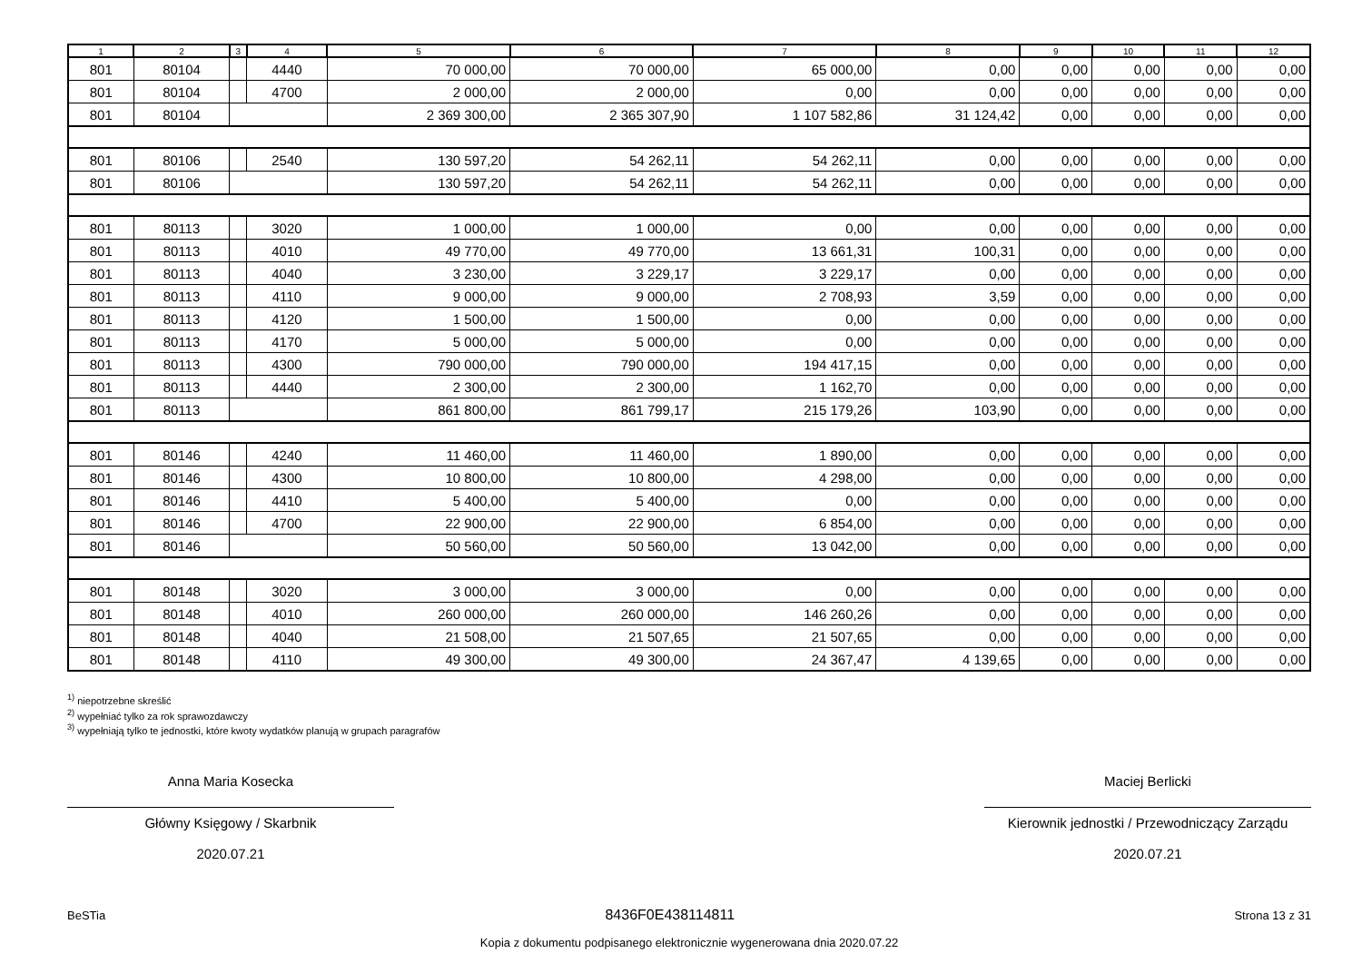| 1 | 2 | 3 | 4 | 5 | 6 | 7 | 8 | 9 | 10 | 11 | 12 |
| --- | --- | --- | --- | --- | --- | --- | --- | --- | --- | --- | --- |
| 801 | 80104 | | 4440 | 70 000,00 | 70 000,00 | 65 000,00 | 0,00 | 0,00 | 0,00 | 0,00 | 0,00 |
| 801 | 80104 | | 4700 | 2 000,00 | 2 000,00 | 0,00 | 0,00 | 0,00 | 0,00 | 0,00 | 0,00 |
| 801 | 80104 | | | 2 369 300,00 | 2 365 307,90 | 1 107 582,86 | 31 124,42 | 0,00 | 0,00 | 0,00 | 0,00 |
| 801 | 80106 | | 2540 | 130 597,20 | 54 262,11 | 54 262,11 | 0,00 | 0,00 | 0,00 | 0,00 | 0,00 |
| 801 | 80106 | | | 130 597,20 | 54 262,11 | 54 262,11 | 0,00 | 0,00 | 0,00 | 0,00 | 0,00 |
| 801 | 80113 | | 3020 | 1 000,00 | 1 000,00 | 0,00 | 0,00 | 0,00 | 0,00 | 0,00 | 0,00 |
| 801 | 80113 | | 4010 | 49 770,00 | 49 770,00 | 13 661,31 | 100,31 | 0,00 | 0,00 | 0,00 | 0,00 |
| 801 | 80113 | | 4040 | 3 230,00 | 3 229,17 | 3 229,17 | 0,00 | 0,00 | 0,00 | 0,00 | 0,00 |
| 801 | 80113 | | 4110 | 9 000,00 | 9 000,00 | 2 708,93 | 3,59 | 0,00 | 0,00 | 0,00 | 0,00 |
| 801 | 80113 | | 4120 | 1 500,00 | 1 500,00 | 0,00 | 0,00 | 0,00 | 0,00 | 0,00 | 0,00 |
| 801 | 80113 | | 4170 | 5 000,00 | 5 000,00 | 0,00 | 0,00 | 0,00 | 0,00 | 0,00 | 0,00 |
| 801 | 80113 | | 4300 | 790 000,00 | 790 000,00 | 194 417,15 | 0,00 | 0,00 | 0,00 | 0,00 | 0,00 |
| 801 | 80113 | | 4440 | 2 300,00 | 2 300,00 | 1 162,70 | 0,00 | 0,00 | 0,00 | 0,00 | 0,00 |
| 801 | 80113 | | | 861 800,00 | 861 799,17 | 215 179,26 | 103,90 | 0,00 | 0,00 | 0,00 | 0,00 |
| 801 | 80146 | | 4240 | 11 460,00 | 11 460,00 | 1 890,00 | 0,00 | 0,00 | 0,00 | 0,00 | 0,00 |
| 801 | 80146 | | 4300 | 10 800,00 | 10 800,00 | 4 298,00 | 0,00 | 0,00 | 0,00 | 0,00 | 0,00 |
| 801 | 80146 | | 4410 | 5 400,00 | 5 400,00 | 0,00 | 0,00 | 0,00 | 0,00 | 0,00 | 0,00 |
| 801 | 80146 | | 4700 | 22 900,00 | 22 900,00 | 6 854,00 | 0,00 | 0,00 | 0,00 | 0,00 | 0,00 |
| 801 | 80146 | | | 50 560,00 | 50 560,00 | 13 042,00 | 0,00 | 0,00 | 0,00 | 0,00 | 0,00 |
| 801 | 80148 | | 3020 | 3 000,00 | 3 000,00 | 0,00 | 0,00 | 0,00 | 0,00 | 0,00 | 0,00 |
| 801 | 80148 | | 4010 | 260 000,00 | 260 000,00 | 146 260,26 | 0,00 | 0,00 | 0,00 | 0,00 | 0,00 |
| 801 | 80148 | | 4040 | 21 508,00 | 21 507,65 | 21 507,65 | 0,00 | 0,00 | 0,00 | 0,00 | 0,00 |
| 801 | 80148 | | 4110 | 49 300,00 | 49 300,00 | 24 367,47 | 4 139,65 | 0,00 | 0,00 | 0,00 | 0,00 |
<sup>1)</sup> niepotrzebne skreślić
<sup>2)</sup> wypełniać tylko za rok sprawozdawczy
<sup>3)</sup> wypełniają tylko te jednostki, które kwoty wydatków planują w grupach paragrafów
Anna Maria Kosecka
Główny Księgowy / Skarbnik
2020.07.21
Maciej Berlicki
Kierownik jednostki / Przewodniczący Zarządu
2020.07.21
BeSTia 8436F0E438114811 Strona 13 z 31
Kopia z dokumentu podpisanego elektronicznie wygenerowana dnia 2020.07.22